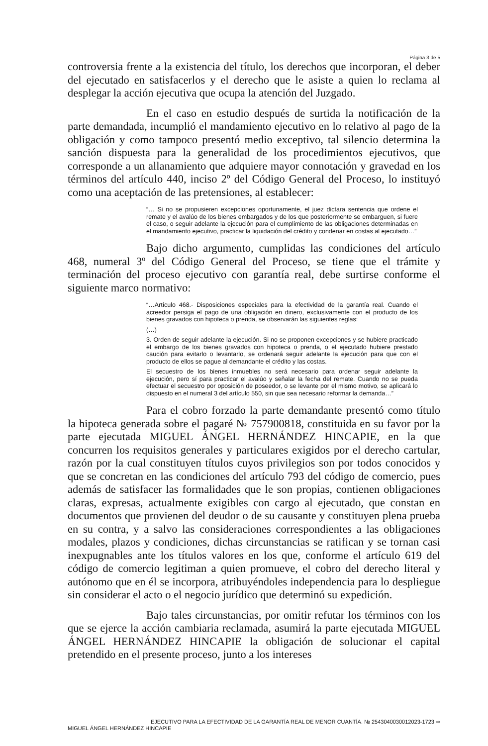Página 3 de 5
controversia frente a la existencia del título, los derechos que incorporan, el deber del ejecutado en satisfacerlos y el derecho que le asiste a quien lo reclama al desplegar la acción ejecutiva que ocupa la atención del Juzgado.
En el caso en estudio después de surtida la notificación de la parte demandada, incumplió el mandamiento ejecutivo en lo relativo al pago de la obligación y como tampoco presentó medio exceptivo, tal silencio determina la sanción dispuesta para la generalidad de los procedimientos ejecutivos, que corresponde a un allanamiento que adquiere mayor connotación y gravedad en los términos del artículo 440, inciso 2º del Código General del Proceso, lo instituyó como una aceptación de las pretensiones, al establecer:
“… Si no se propusieren excepciones oportunamente, el juez dictara sentencia que ordene el remate y el avalúo de los bienes embargados y de los que posteriormente se embarguen, si fuere el caso, o seguir adelante la ejecución para el cumplimiento de las obligaciones determinadas en el mandamiento ejecutivo, practicar la liquidación del crédito y condenar en costas al ejecutado…”
Bajo dicho argumento, cumplidas las condiciones del artículo 468, numeral 3º del Código General del Proceso, se tiene que el trámite y terminación del proceso ejecutivo con garantía real, debe surtirse conforme el siguiente marco normativo:
“…Artículo 468.- Disposiciones especiales para la efectividad de la garantía real. Cuando el acreedor persiga el pago de una obligación en dinero, exclusivamente con el producto de los bienes gravados con hipoteca o prenda, se observarán las siguientes reglas:
(…)
3. Orden de seguir adelante la ejecución. Si no se proponen excepciones y se hubiere practicado el embargo de los bienes gravados con hipoteca o prenda, o el ejecutado hubiere prestado caución para evitarlo o levantarlo, se ordenará seguir adelante la ejecución para que con el producto de ellos se pague al demandante el crédito y las costas.
El secuestro de los bienes inmuebles no será necesario para ordenar seguir adelante la ejecución, pero sí para practicar el avalúo y señalar la fecha del remate. Cuando no se pueda efectuar el secuestro por oposición de poseedor, o se levante por el mismo motivo, se aplicará lo dispuesto en el numeral 3 del artículo 550, sin que sea necesario reformar la demanda…”
Para el cobro forzado la parte demandante presentó como título la hipoteca generada sobre el pagaré № 757900818, constituida en su favor por la parte ejecutada MIGUEL ÁNGEL HERNÁNDEZ HINCAPIE, en la que concurren los requisitos generales y particulares exigidos por el derecho cartular, razón por la cual constituyen títulos cuyos privilegios son por todos conocidos y que se concretan en las condiciones del artículo 793 del código de comercio, pues además de satisfacer las formalidades que le son propias, contienen obligaciones claras, expresas, actualmente exigibles con cargo al ejecutado, que constan en documentos que provienen del deudor o de su causante y constituyen plena prueba en su contra, y a salvo las consideraciones correspondientes a las obligaciones modales, plazos y condiciones, dichas circunstancias se ratifican y se tornan casi inexpugnables ante los títulos valores en los que, conforme el artículo 619 del código de comercio legitiman a quien promueve, el cobro del derecho literal y autónomo que en él se incorpora, atribuyéndoles independencia para lo despliegue sin considerar el acto o el negocio jurídico que determinó su expedición.
Bajo tales circunstancias, por omitir refutar los términos con los que se ejerce la acción cambiaria reclamada, asumirá la parte ejecutada MIGUEL ÁNGEL HERNÁNDEZ HINCAPIE la obligación de solucionar el capital pretendido en el presente proceso, junto a los intereses
EJECUTIVO PARA LA EFECTIVIDAD DE LA GARANTÍA REAL DE MENOR CUANTÍA. № 254304003001​2023-1723 ⇨
MIGUEL ÁNGEL HERNÁNDEZ HINCAPIE